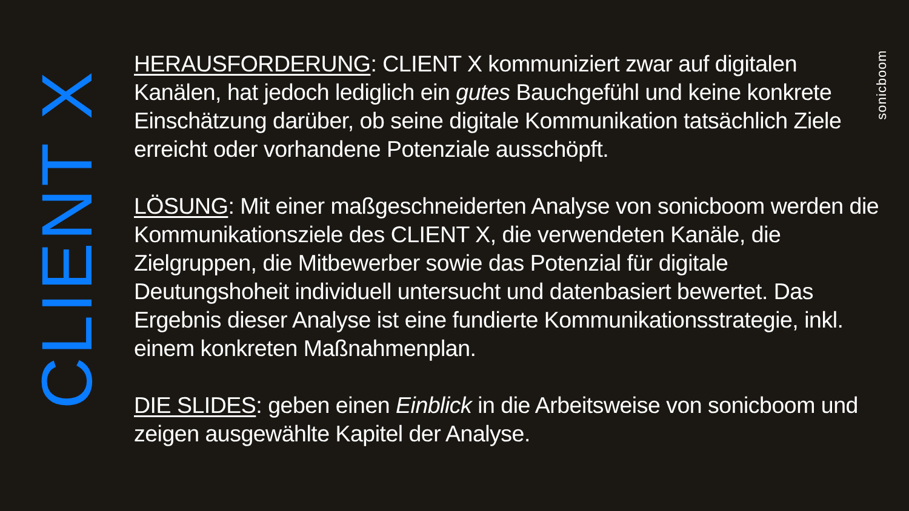CLIENT X
HERAUSFORDERUNG: CLIENT X kommuniziert zwar auf digitalen Kanälen, hat jedoch lediglich ein gutes Bauchgefühl und keine konkrete Einschätzung darüber, ob seine digitale Kommunikation tatsächlich Ziele erreicht oder vorhandene Potenziale ausschöpft.
LÖSUNG: Mit einer maßgeschneiderten Analyse von sonicboom werden die Kommunikationsziele des CLIENT X, die verwendeten Kanäle, die Zielgruppen, die Mitbewerber sowie das Potenzial für digitale Deutungshoheit individuell untersucht und datenbasiert bewertet. Das Ergebnis dieser Analyse ist eine fundierte Kommunikationsstrategie, inkl. einem konkreten Maßnahmenplan.
DIE SLIDES: geben einen Einblick in die Arbeitsweise von sonicboom und zeigen ausgewählte Kapitel der Analyse.
sonicboom